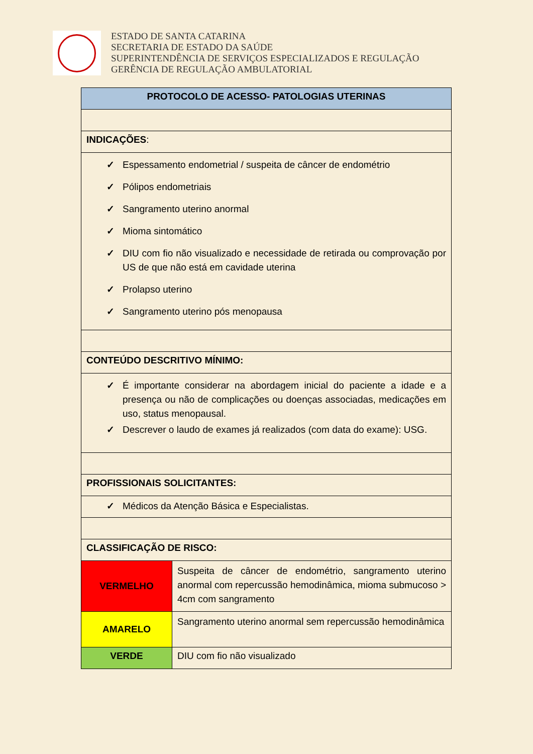ESTADO DE SANTA CATARINA
SECRETARIA DE ESTADO DA SAÚDE
SUPERINTENDÊNCIA DE SERVIÇOS ESPECIALIZADOS E REGULAÇÃO
GERÊNCIA DE REGULAÇÃO AMBULATORIAL
| PROTOCOLO DE ACESSO- PATOLOGIAS UTERINAS | |
| INDICAÇÕES : | |
| ✓ Espessamento endometrial / suspeita de câncer de endométrio ✓ Pólipos endometriais ✓ Sangramento uterino anormal ✓ Mioma sintomático ✓ DIU com fio não visualizado e necessidade de retirada ou comprovação por US de que não está em cavidade uterina ✓ Prolapso uterino ✓ Sangramento uterino pós menopausa | |
| CONTEÚDO DESCRITIVO MÍNIMO: | |
| ✓ É importante considerar na abordagem inicial do paciente a idade e a presença ou não de complicações ou doenças associadas, medicações em uso, status menopausal. ✓ Descrever o laudo de exames já realizados (com data do exame): USG. | |
| PROFISSIONAIS SOLICITANTES: | |
| ✓ Médicos da Atenção Básica e Especialistas. | |
| CLASSIFICAÇÃO DE RISCO: | |
| VERMELHO | Suspeita de câncer de endométrio, sangramento uterino anormal com repercussão hemodinâmica, mioma submucoso > 4cm com sangramento |
| AMARELO | Sangramento uterino anormal sem repercussão hemodinâmica |
| VERDE | DIU com fio não visualizado |